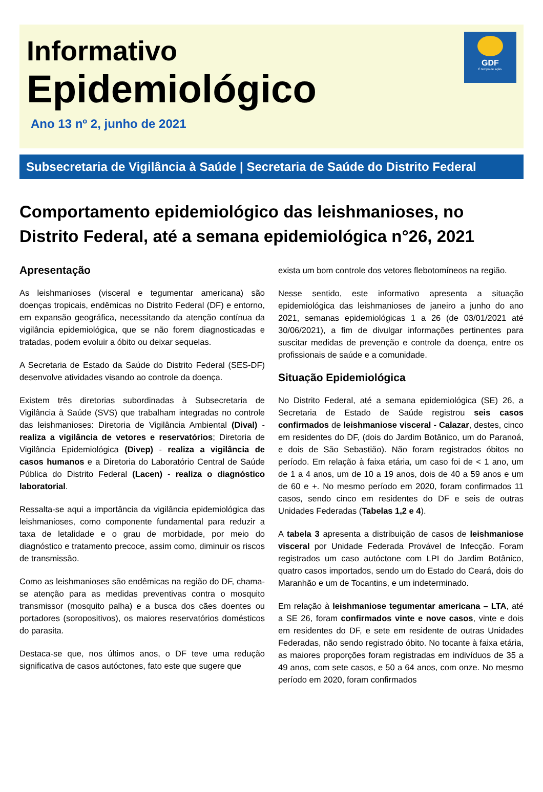Informativo
Epidemiológico
Ano 13 nº 2, junho de 2021
GDF
É tempo de ação.
Subsecretaria de Vigilância à Saúde | Secretaria de Saúde do Distrito Federal
Comportamento epidemiológico das leishmanioses, no Distrito Federal, até a semana epidemiológica n°26, 2021
Apresentação
As leishmanioses (visceral e tegumentar americana) são doenças tropicais, endêmicas no Distrito Federal (DF) e entorno, em expansão geográfica, necessitando da atenção contínua da vigilância epidemiológica, que se não forem diagnosticadas e tratadas, podem evoluir a óbito ou deixar sequelas.
A Secretaria de Estado da Saúde do Distrito Federal (SES-DF) desenvolve atividades visando ao controle da doença.
Existem três diretorias subordinadas à Subsecretaria de Vigilância à Saúde (SVS) que trabalham integradas no controle das leishmanioses: Diretoria de Vigilância Ambiental (Dival) - realiza a vigilância de vetores e reservatórios; Diretoria de Vigilância Epidemiológica (Divep) - realiza a vigilância de casos humanos e a Diretoria do Laboratório Central de Saúde Pública do Distrito Federal (Lacen) - realiza o diagnóstico laboratorial.
Ressalta-se aqui a importância da vigilância epidemiológica das leishmanioses, como componente fundamental para reduzir a taxa de letalidade e o grau de morbidade, por meio do diagnóstico e tratamento precoce, assim como, diminuir os riscos de transmissão.
Como as leishmanioses são endêmicas na região do DF, chama-se atenção para as medidas preventivas contra o mosquito transmissor (mosquito palha) e a busca dos cães doentes ou portadores (soropositivos), os maiores reservatórios domésticos do parasita.
Destaca-se que, nos últimos anos, o DF teve uma redução significativa de casos autóctones, fato este que sugere que
exista um bom controle dos vetores flebotomíneos na região.
Nesse sentido, este informativo apresenta a situação epidemiológica das leishmanioses de janeiro a junho do ano 2021, semanas epidemiológicas 1 a 26 (de 03/01/2021 até 30/06/2021), a fim de divulgar informações pertinentes para suscitar medidas de prevenção e controle da doença, entre os profissionais de saúde e a comunidade.
Situação Epidemiológica
No Distrito Federal, até a semana epidemiológica (SE) 26, a Secretaria de Estado de Saúde registrou seis casos confirmados de leishmaniose visceral - Calazar, destes, cinco em residentes do DF, (dois do Jardim Botânico, um do Paranoá, e dois de São Sebastião). Não foram registrados óbitos no período. Em relação à faixa etária, um caso foi de < 1 ano, um de 1 a 4 anos, um de 10 a 19 anos, dois de 40 a 59 anos e um de 60 e +. No mesmo período em 2020, foram confirmados 11 casos, sendo cinco em residentes do DF e seis de outras Unidades Federadas (Tabelas 1,2 e 4).
A tabela 3 apresenta a distribuição de casos de leishmaniose visceral por Unidade Federada Provável de Infecção. Foram registrados um caso autóctone com LPI do Jardim Botânico, quatro casos importados, sendo um do Estado do Ceará, dois do Maranhão e um de Tocantins, e um indeterminado.
Em relação à leishmaniose tegumentar americana – LTA, até a SE 26, foram confirmados vinte e nove casos, vinte e dois em residentes do DF, e sete em residente de outras Unidades Federadas, não sendo registrado óbito. No tocante à faixa etária, as maiores proporções foram registradas em indivíduos de 35 a 49 anos, com sete casos, e 50 a 64 anos, com onze. No mesmo período em 2020, foram confirmados